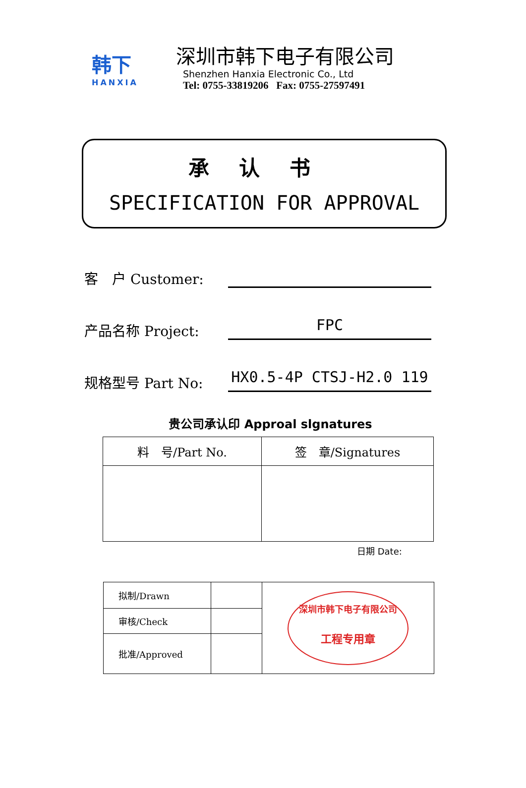韩下
HANXIA
深圳市韩下电子有限公司
Shenzhen Hanxia Electronic Co., Ltd
Tel: 0755-33819206 Fax: 0755-27597491
承认书
SPECIFICATION FOR APPROVAL
客　户 Customer:
产品名称 Project:
FPC
规格型号 Part No:
HX0.5-4P CTSJ-H2.0 119
贵公司承认印 Approal slgnatures
| 料 号/Part No. | 签 章/Signatures |
| --- | --- |
日期 Date:
| 拟制/Drawn | | 深圳市韩下电子有限公司 工程专用章 |
| 审核/Check | | |
| 批准/Approved | | |